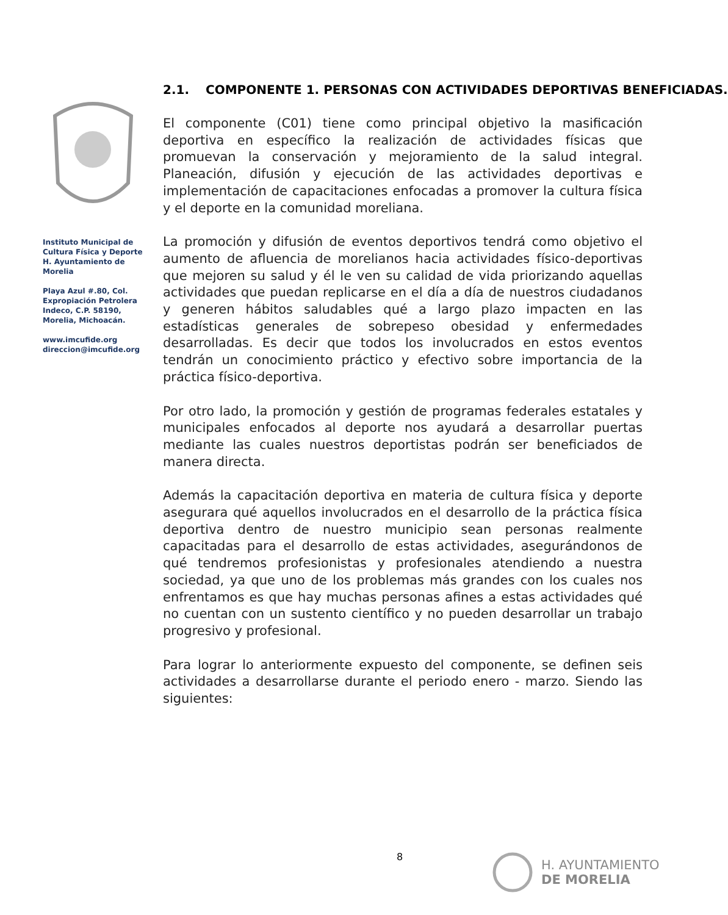Instituto Municipal de Cultura Física y Deporte H. Ayuntamiento de Morelia
Playa Azul #.80, Col. Expropiación Petrolera Indeco, C.P. 58190, Morelia, Michoacán.
www.imcufide.org
direccion@imcufide.org
2.1. COMPONENTE 1. PERSONAS CON ACTIVIDADES DEPORTIVAS BENEFICIADAS.
El componente (C01) tiene como principal objetivo la masificación deportiva en específico la realización de actividades físicas que promuevan la conservación y mejoramiento de la salud integral. Planeación, difusión y ejecución de las actividades deportivas e implementación de capacitaciones enfocadas a promover la cultura física y el deporte en la comunidad moreliana.
La promoción y difusión de eventos deportivos tendrá como objetivo el aumento de afluencia de morelianos hacia actividades físico-deportivas que mejoren su salud y él le ven su calidad de vida priorizando aquellas actividades que puedan replicarse en el día a día de nuestros ciudadanos y generen hábitos saludables qué a largo plazo impacten en las estadísticas generales de sobrepeso obesidad y enfermedades desarrolladas. Es decir que todos los involucrados en estos eventos tendrán un conocimiento práctico y efectivo sobre importancia de la práctica físico-deportiva.
Por otro lado, la promoción y gestión de programas federales estatales y municipales enfocados al deporte nos ayudará a desarrollar puertas mediante las cuales nuestros deportistas podrán ser beneficiados de manera directa.
Además la capacitación deportiva en materia de cultura física y deporte asegurara qué aquellos involucrados en el desarrollo de la práctica física deportiva dentro de nuestro municipio sean personas realmente capacitadas para el desarrollo de estas actividades, asegurándonos de qué tendremos profesionistas y profesionales atendiendo a nuestra sociedad, ya que uno de los problemas más grandes con los cuales nos enfrentamos es que hay muchas personas afines a estas actividades qué no cuentan con un sustento científico y no pueden desarrollar un trabajo progresivo y profesional.
Para lograr lo anteriormente expuesto del componente, se definen seis actividades a desarrollarse durante el periodo enero - marzo. Siendo las siguientes:
8
H. AYUNTAMIENTO
DE MORELIA